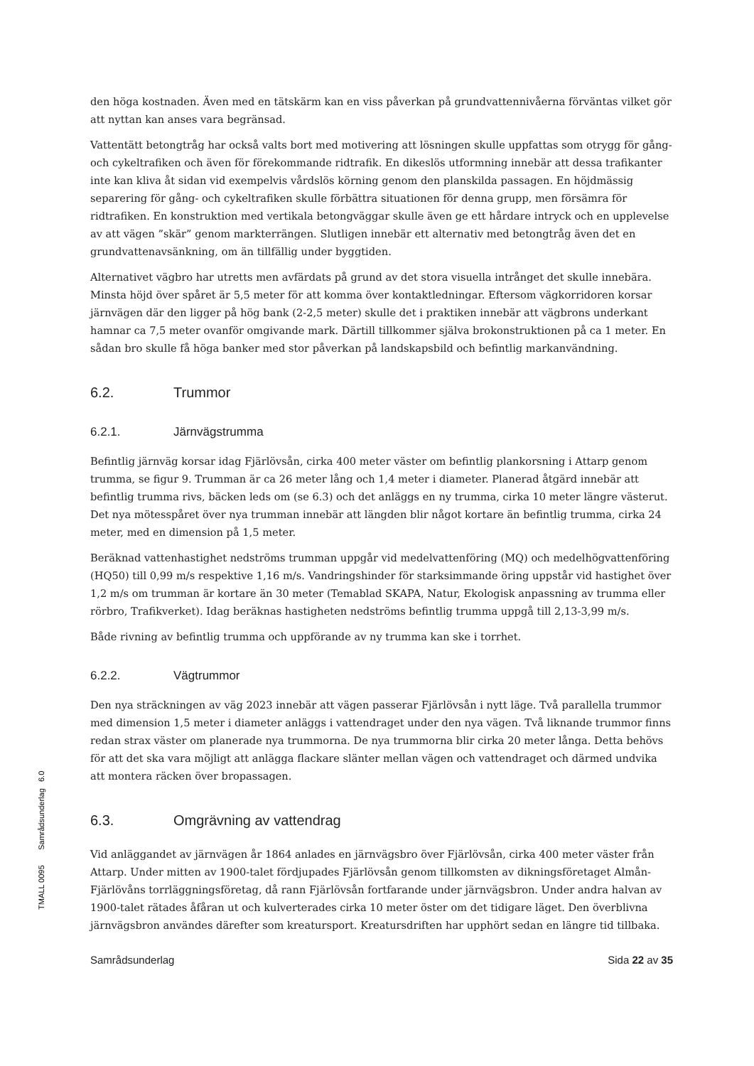den höga kostnaden. Även med en tätskärm kan en viss påverkan på grundvattennivåerna förväntas vilket gör att nyttan kan anses vara begränsad.
Vattentätt betongtråg har också valts bort med motivering att lösningen skulle uppfattas som otrygg för gång- och cykeltrafiken och även för förekommande ridtrafik. En dikeslös utformning innebär att dessa trafikanter inte kan kliva åt sidan vid exempelvis vårdslös körning genom den planskilda passagen. En höjdmässig separering för gång- och cykeltrafiken skulle förbättra situationen för denna grupp, men försämra för ridtrafiken. En konstruktion med vertikala betongväggar skulle även ge ett hårdare intryck och en upplevelse av att vägen ”skär” genom markterrängen. Slutligen innebär ett alternativ med betongtråg även det en grundvattenavsänkning, om än tillfällig under byggtiden.
Alternativet vägbro har utretts men avfärdats på grund av det stora visuella intrånget det skulle innebära. Minsta höjd över spåret är 5,5 meter för att komma över kontaktledningar. Eftersom vägkorridoren korsar järnvägen där den ligger på hög bank (2-2,5 meter) skulle det i praktiken innebär att vägbrons underkant hamnar ca 7,5 meter ovanför omgivande mark. Därtill tillkommer själva brokonstruktionen på ca 1 meter. En sådan bro skulle få höga banker med stor påverkan på landskapsbild och befintlig markanvändning.
6.2. Trummor
6.2.1. Järnvägstrumma
Befintlig järnväg korsar idag Fjärlövsån, cirka 400 meter väster om befintlig plankorsning i Attarp genom trumma, se figur 9. Trumman är ca 26 meter lång och 1,4 meter i diameter. Planerad åtgärd innebär att befintlig trumma rivs, bäcken leds om (se 6.3) och det anläggs en ny trumma, cirka 10 meter längre västerut. Det nya mötesspåret över nya trumman innebär att längden blir något kortare än befintlig trumma, cirka 24 meter, med en dimension på 1,5 meter.
Beräknad vattenhastighet nedströms trumman uppgår vid medelvattenföring (MQ) och medelhögvattenföring (HQ50) till 0,99 m/s respektive 1,16 m/s. Vandringshinder för starksimmande öring uppstår vid hastighet över 1,2 m/s om trumman är kortare än 30 meter (Temablad SKAPA, Natur, Ekologisk anpassning av trumma eller rörbro, Trafikverket). Idag beräknas hastigheten nedströms befintlig trumma uppgå till 2,13-3,99 m/s.
Både rivning av befintlig trumma och uppförande av ny trumma kan ske i torrhet.
6.2.2. Vägtrummor
Den nya sträckningen av väg 2023 innebär att vägen passerar Fjärlövsån i nytt läge. Två parallella trummor med dimension 1,5 meter i diameter anläggs i vattendraget under den nya vägen. Två liknande trummor finns redan strax väster om planerade nya trummorna. De nya trummorna blir cirka 20 meter långa. Detta behövs för att det ska vara möjligt att anlägga flackare slänter mellan vägen och vattendraget och därmed undvika att montera räcken över bropassagen.
6.3. Omgrävning av vattendrag
Vid anläggandet av järnvägen år 1864 anlades en järnvägsbro över Fjärlövsån, cirka 400 meter väster från Attarp. Under mitten av 1900-talet fördjupades Fjärlövsån genom tillkomsten av dikningsföretaget Almån-Fjärlövåns torrläggningsföretag, då rann Fjärlövsån fortfarande under järnvägsbron. Under andra halvan av 1900-talet rätades åfåran ut och kulverterades cirka 10 meter öster om det tidigare läget. Den överblivna järnvägsbron användes därefter som kreatursport. Kreatursdriften har upphört sedan en längre tid tillbaka.
Samrådsunderlag Sida 22 av 35
TMALL 0095 Samrådsunderlag 6.0